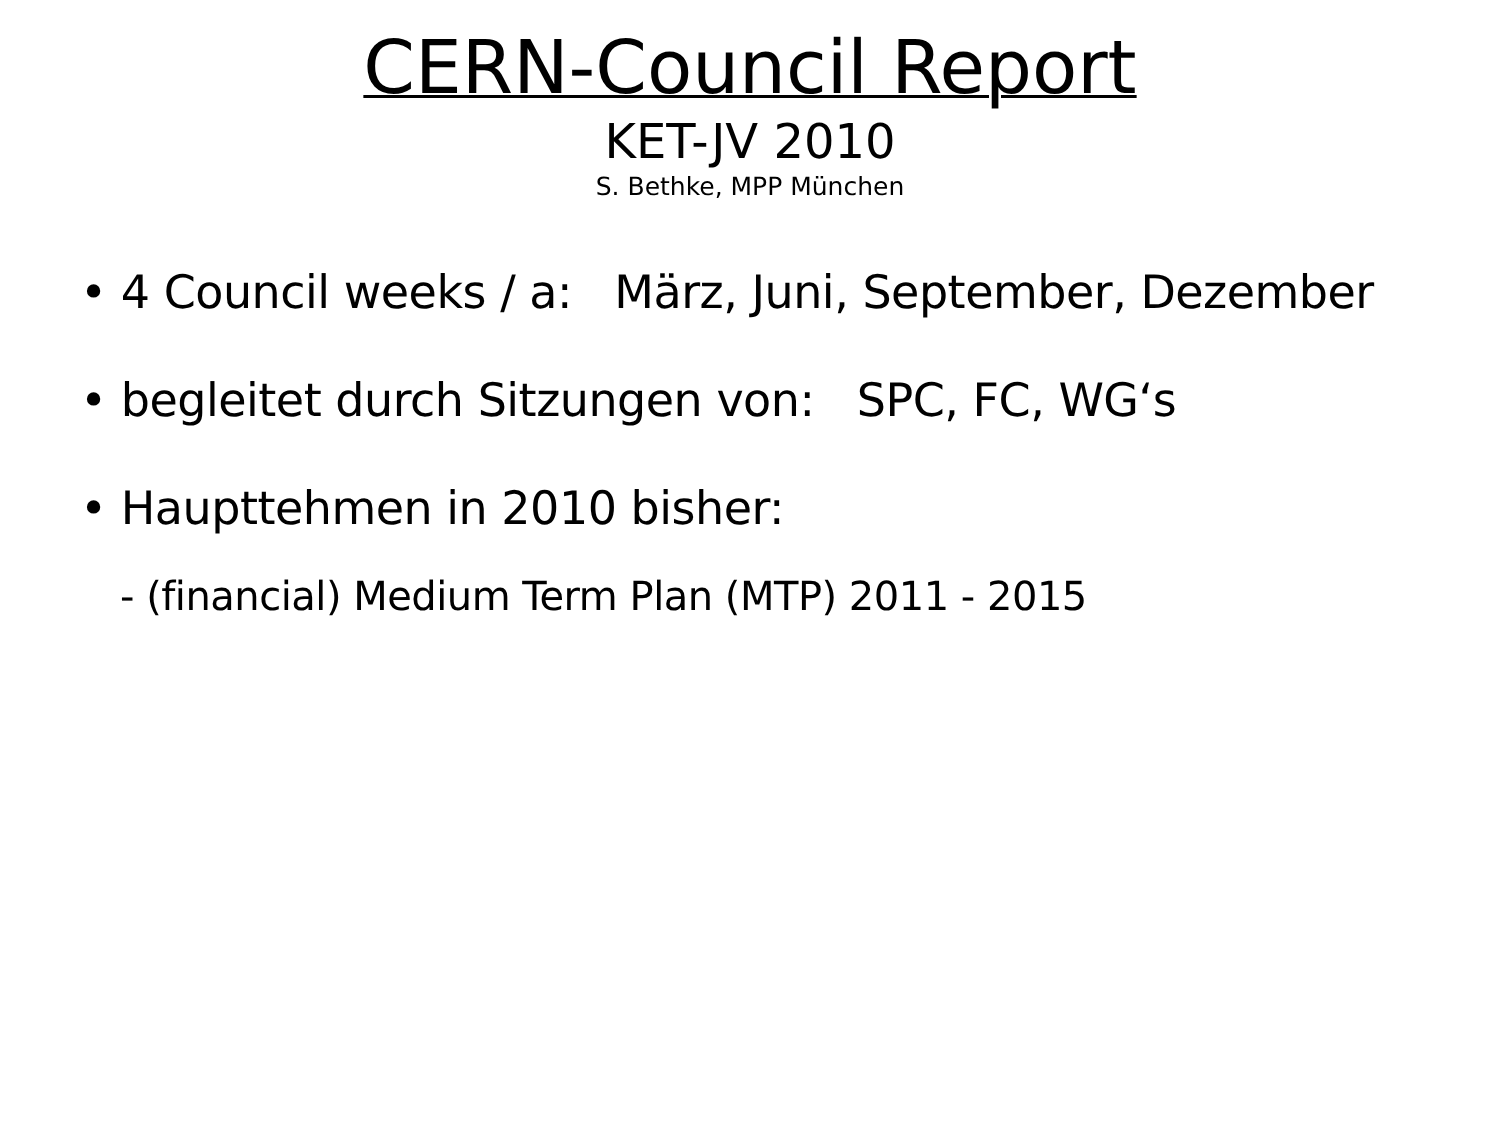CERN-Council Report
KET-JV 2010
S. Bethke, MPP München
• 4 Council weeks / a: März, Juni, September, Dezember
• begleitet durch Sitzungen von: SPC, FC, WG‘s
• Haupttehmen in 2010 bisher:
- (financial) Medium Term Plan (MTP) 2011 - 2015